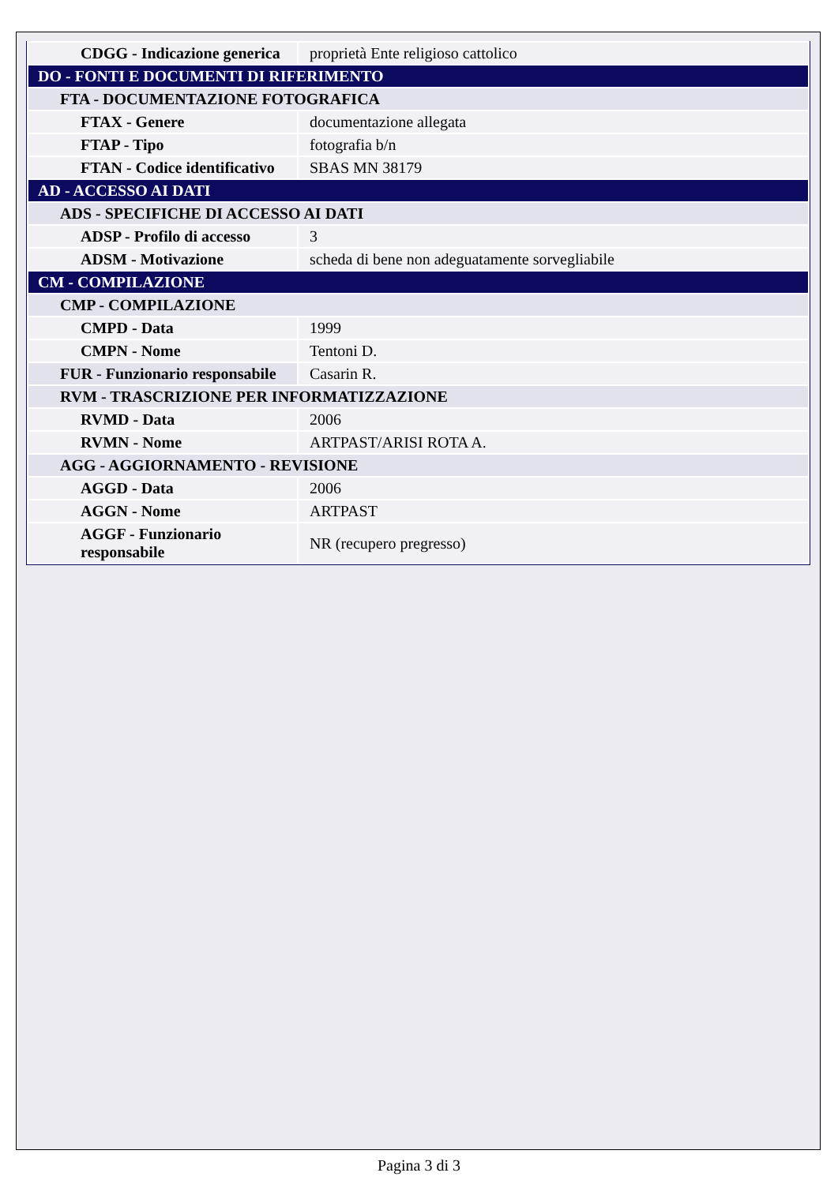| CDGG - Indicazione generica | proprietà Ente religioso cattolico |
| DO - FONTI E DOCUMENTI DI RIFERIMENTO | |
| FTA - DOCUMENTAZIONE FOTOGRAFICA | |
| FTAX - Genere | documentazione allegata |
| FTAP - Tipo | fotografia b/n |
| FTAN - Codice identificativo | SBAS MN 38179 |
| AD - ACCESSO AI DATI | |
| ADS - SPECIFICHE DI ACCESSO AI DATI | |
| ADSP - Profilo di accesso | 3 |
| ADSM - Motivazione | scheda di bene non adeguatamente sorvegliabile |
| CM - COMPILAZIONE | |
| CMP - COMPILAZIONE | |
| CMPD - Data | 1999 |
| CMPN - Nome | Tentoni D. |
| FUR - Funzionario responsabile | Casarin R. |
| RVM - TRASCRIZIONE PER INFORMATIZZAZIONE | |
| RVMD - Data | 2006 |
| RVMN - Nome | ARTPAST/ARISI ROTA A. |
| AGG - AGGIORNAMENTO - REVISIONE | |
| AGGD - Data | 2006 |
| AGGN - Nome | ARTPAST |
| AGGF - Funzionario responsabile | NR (recupero pregresso) |
Pagina 3 di 3